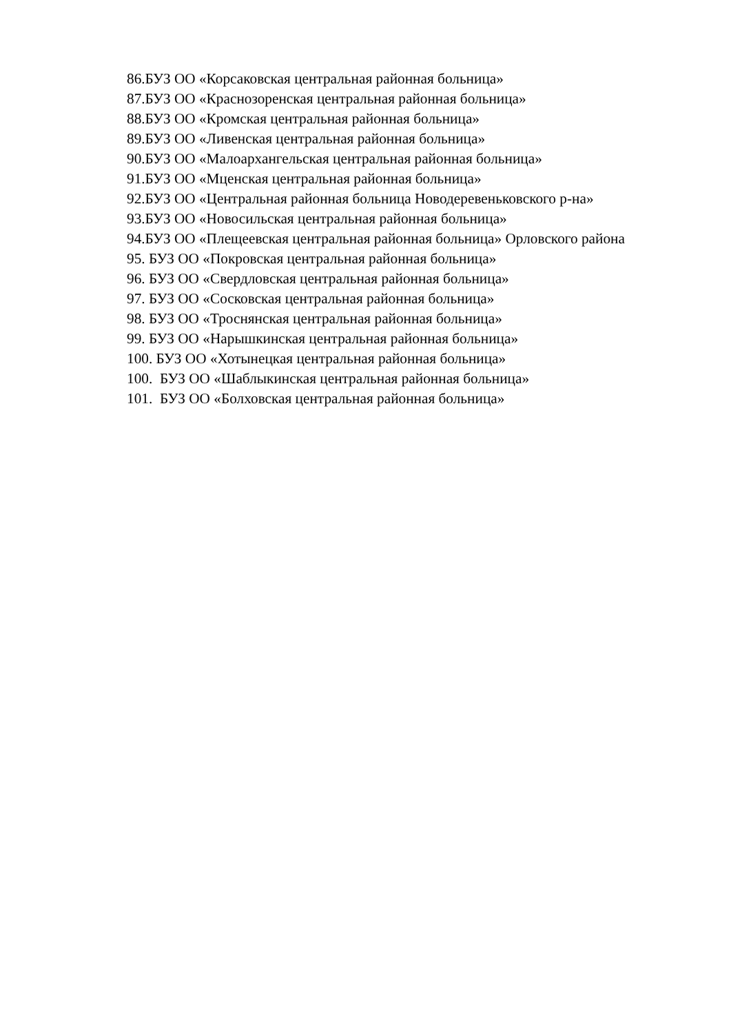86.БУЗ ОО «Корсаковская центральная районная больница»
87.БУЗ ОО «Краснозоренская центральная районная больница»
88.БУЗ ОО «Кромская центральная районная больница»
89.БУЗ ОО «Ливенская центральная районная больница»
90.БУЗ ОО «Малоархангельская центральная районная больница»
91.БУЗ ОО «Мценская центральная районная больница»
92.БУЗ ОО «Центральная районная больница Новодеревеньковского р-на»
93.БУЗ ОО «Новосильская центральная районная больница»
94.БУЗ ОО «Плещеевская центральная районная больница» Орловского района
95. БУЗ ОО «Покровская центральная районная больница»
96. БУЗ ОО «Свердловская центральная районная больница»
97. БУЗ ОО «Сосковская центральная районная больница»
98. БУЗ ОО «Троснянская центральная районная больница»
99. БУЗ ОО «Нарышкинская центральная районная больница»
100. БУЗ ОО «Хотынецкая центральная районная больница»
100. БУЗ ОО «Шаблыкинская центральная районная больница»
101. БУЗ ОО «Болховская центральная районная больница»